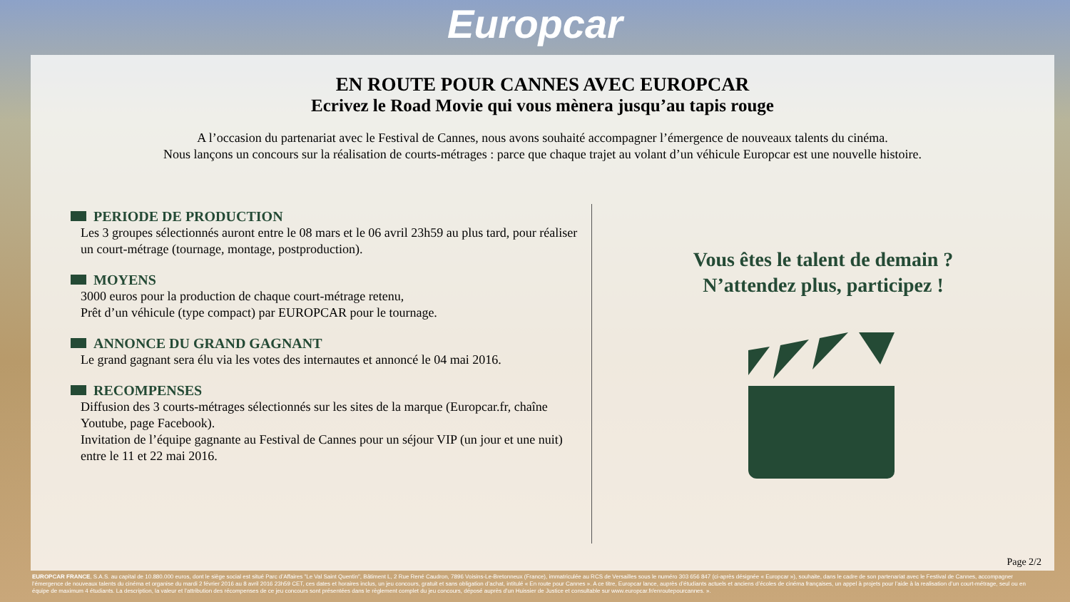Europcar
EN ROUTE POUR CANNES AVEC EUROPCAR
Ecrivez le Road Movie qui vous mènera jusqu’au tapis rouge
A l’occasion du partenariat avec le Festival de Cannes, nous avons souhaité accompagner l’émergence de nouveaux talents du cinéma.
Nous lançons un concours sur la réalisation de courts-métrages : parce que chaque trajet au volant d’un véhicule Europcar est une nouvelle histoire.
PERIODE DE PRODUCTION
Les 3 groupes sélectionnés auront entre le 08 mars et le 06 avril 23h59 au plus tard, pour réaliser un court-métrage (tournage, montage, postproduction).
MOYENS
3000 euros pour la production de chaque court-métrage retenu,
Prêt d’un véhicule (type compact) par EUROPCAR pour le tournage.
ANNONCE DU GRAND GAGNANT
Le grand gagnant sera élu via les votes des internautes et annoncé le 04 mai 2016.
RECOMPENSES
Diffusion des 3 courts-métrages sélectionnés sur les sites de la marque (Europcar.fr, chaîne Youtube, page Facebook).
Invitation de l’équipe gagnante au Festival de Cannes pour un séjour VIP (un jour et une nuit) entre le 11 et 22 mai 2016.
Vous êtes le talent de demain ?
N’attendez plus, participez !
Page 2/2
EUROPCAR FRANCE, S.A.S. au capital de 10.880.000 euros, dont le siège social est situé Parc d’Affaires "Le Val Saint Quentin", Bâtiment L, 2 Rue René Caudron, 7896 Voisins-Le-Bretonneux (France), immatriculée au RCS de Versailles sous le numéro 303 656 847 (ci-après désignée « Europcar »), souhaite, dans le cadre de son partenariat avec le Festival de Cannes, accompagner l’émergence de nouveaux talents du cinéma et organise du mardi 2 février 2016 au 8 avril 2016 23h59 CET, ces dates et horaires inclus, un jeu concours, gratuit et sans obligation d’achat, intitulé « En route pour Cannes ». A ce titre, Europcar lance, auprès d’étudiants actuels et anciens d’écoles de cinéma françaises, un appel à projets pour l’aide à la realisation d’un court-métrage, seul ou en équipe de maximum 4 étudiants. La description, la valeur et l’attribution des récompenses de ce jeu concours sont présentées dans le règlement complet du jeu concours, déposé auprès d’un Huissier de Justice et consultable sur www.europcar.fr/enroutepourcannes. ».